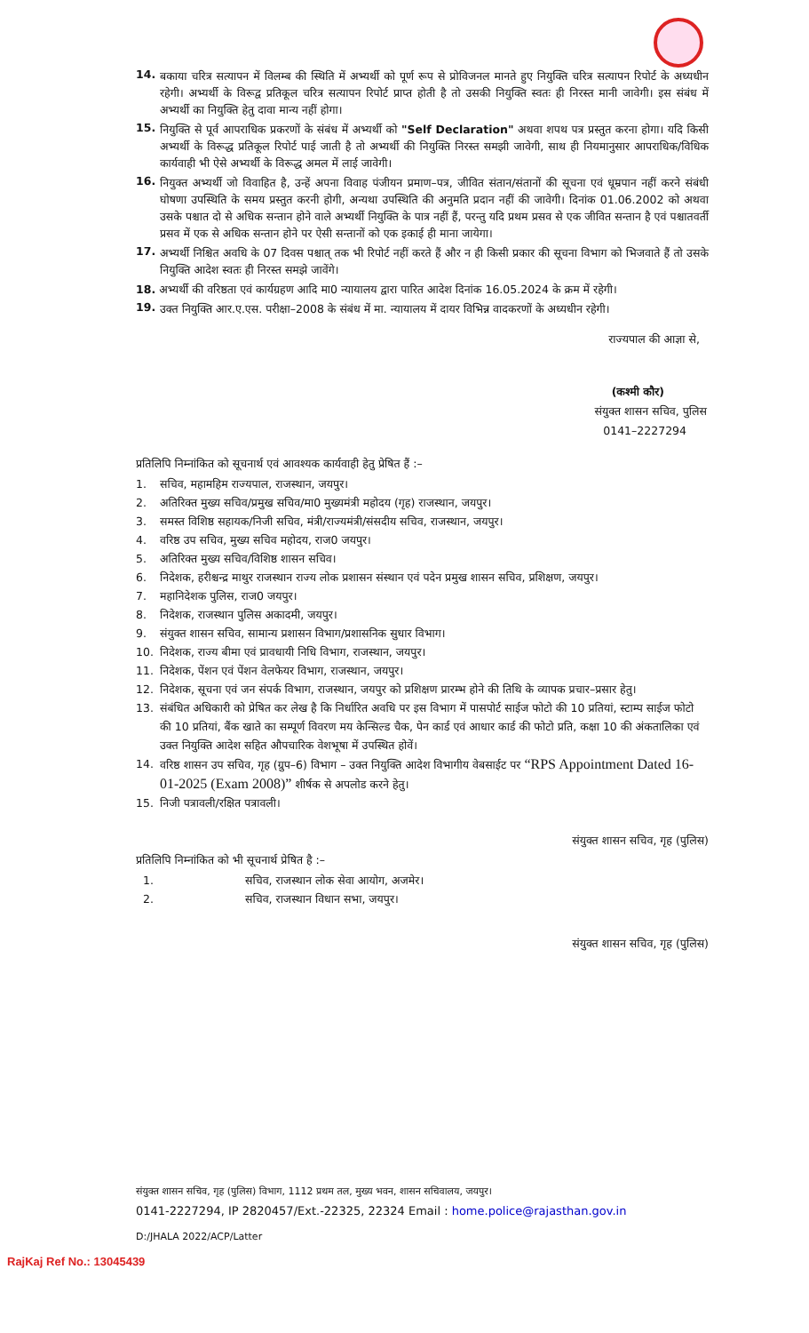14.
बकाया चरित्र सत्यापन में विलम्ब की स्थिति में अभ्यर्थी को पूर्ण रूप से प्रोविजनल मानते हुए नियुक्ति चरित्र सत्यापन रिपोर्ट के अध्यधीन रहेगी। अभ्यर्थी के विरूद्व प्रतिकूल चरित्र सत्यापन रिपोर्ट प्राप्त होती है तो उसकी नियुक्ति स्वतः ही निरस्त मानी जावेगी। इस संबंध में अभ्यर्थी का नियुक्ति हेतु दावा मान्य नहीं होगा।
15.
नियुक्ति से पूर्व आपराधिक प्रकरणों के संबंध में अभ्यर्थी को "Self Declaration" अथवा शपथ पत्र प्रस्तुत करना होगा। यदि किसी अभ्यर्थी के विरूद्ध प्रतिकूल रिपोर्ट पाई जाती है तो अभ्यर्थी की नियुक्ति निरस्त समझी जावेगी, साथ ही नियमानुसार आपराधिक/विधिक कार्यवाही भी ऐसे अभ्यर्थी के विरूद्ध अमल में लाई जावेगी।
16.
नियुक्त अभ्यर्थी जो विवाहित है, उन्हें अपना विवाह पंजीयन प्रमाण–पत्र, जीवित संतान/संतानों की सूचना एवं धूम्रपान नहीं करने संबंधी घोषणा उपस्थिति के समय प्रस्तुत करनी होगी, अन्यथा उपस्थिति की अनुमति प्रदान नहीं की जावेगी। दिनांक 01.06.2002 को अथवा उसके पश्चात दो से अधिक सन्तान होने वाले अभ्यर्थी नियुक्ति के पात्र नहीं हैं, परन्तु यदि प्रथम प्रसव से एक जीवित सन्तान है एवं पश्चातवर्ती प्रसव में एक से अधिक सन्तान होने पर ऐसी सन्तानों को एक इकाई ही माना जायेगा।
17.
अभ्यर्थी निश्चित अवधि के 07 दिवस पश्चात् तक भी रिपोर्ट नहीं करते हैं और न ही किसी प्रकार की सूचना विभाग को भिजवाते हैं तो उसके नियुक्ति आदेश स्वतः ही निरस्त समझे जावेंगे।
18. अभ्यर्थी की वरिष्ठता एवं कार्यग्रहण आदि मा0 न्यायालय द्वारा पारित आदेश दिनांक 16.05.2024 के क्रम में रहेगी।
19.
उक्त नियुक्ति आर.ए.एस. परीक्षा–2008 के संबंध में मा. न्यायालय में दायर विभिन्न वादकरणों के अध्यधीन रहेगी।
राज्यपाल की आज्ञा से,
(कश्मी कौर)
संयुक्त शासन सचिव, पुलिस
0141–2227294
प्रतिलिपि निम्नांकित को सूचनार्थ एवं आवश्यक कार्यवाही हेतु प्रेषित हैं :–
1. सचिव, महामहिम राज्यपाल, राजस्थान, जयपुर।
2. अतिरिक्त मुख्य सचिव/प्रमुख सचिव/मा0 मुख्यमंत्री महोदय (गृह) राजस्थान, जयपुर।
3. समस्त विशिष्ठ सहायक/निजी सचिव, मंत्री/राज्यमंत्री/संसदीय सचिव, राजस्थान, जयपुर।
4. वरिष्ठ उप सचिव, मुख्य सचिव महोदय, राज0 जयपुर।
5. अतिरिक्त मुख्य सचिव/विशिष्ठ शासन सचिव।
6. निदेशक, हरीश्चन्द्र माथुर राजस्थान राज्य लोक प्रशासन संस्थान एवं पदेन प्रमुख शासन सचिव, प्रशिक्षण, जयपुर।
7. महानिदेशक पुलिस, राज0 जयपुर।
8. निदेशक, राजस्थान पुलिस अकादमी, जयपुर।
9. संयुक्त शासन सचिव, सामान्य प्रशासन विभाग/प्रशासनिक सुधार विभाग।
10. निदेशक, राज्य बीमा एवं प्रावधायी निधि विभाग, राजस्थान, जयपुर।
11. निदेशक, पेंशन एवं पेंशन वेलफेयर विभाग, राजस्थान, जयपुर।
12. निदेशक, सूचना एवं जन संपर्क विभाग, राजस्थान, जयपुर को प्रशिक्षण प्रारम्भ होने की तिथि के व्यापक प्रचार–प्रसार हेतु।
13. संबंधित अधिकारी को प्रेषित कर लेख है कि निर्धारित अवधि पर इस विभाग में पासपोर्ट साईज फोटो की 10 प्रतियां, स्टाम्प साईज फोटो की 10 प्रतियां, बैंक खाते का सम्पूर्ण विवरण मय केन्सिल्ड चैक, पेन कार्ड एवं आधार कार्ड की फोटो प्रति, कक्षा 10 की अंकतालिका एवं उक्त नियुक्ति आदेश सहित औपचारिक वेशभूषा में उपस्थित होवें।
14. वरिष्ठ शासन उप सचिव, गृह (ग्रुप–6) विभाग – उक्त नियुक्ति आदेश विभागीय वेबसाईट पर “RPS Appointment Dated 16-01-2025 (Exam 2008)” शीर्षक से अपलोड करने हेतु।
15. निजी पत्रावली/रक्षित पत्रावली।
संयुक्त शासन सचिव, गृह (पुलिस)
प्रतिलिपि निम्नांकित को भी सूचनार्थ प्रेषित है :–
1. सचिव, राजस्थान लोक सेवा आयोग, अजमेर।
2. सचिव, राजस्थान विधान सभा, जयपुर।
संयुक्त शासन सचिव, गृह (पुलिस)
संयुक्त शासन सचिव, गृह (पुलिस) विभाग, 1112 प्रथम तल, मुख्य भवन, शासन सचिवालय, जयपुर।
0141-2227294, IP 2820457/Ext.-22325, 22324 Email : home.police@rajasthan.gov.in
D:/JHALA 2022/ACP/Latter
RajKaj Ref No.: 13045439